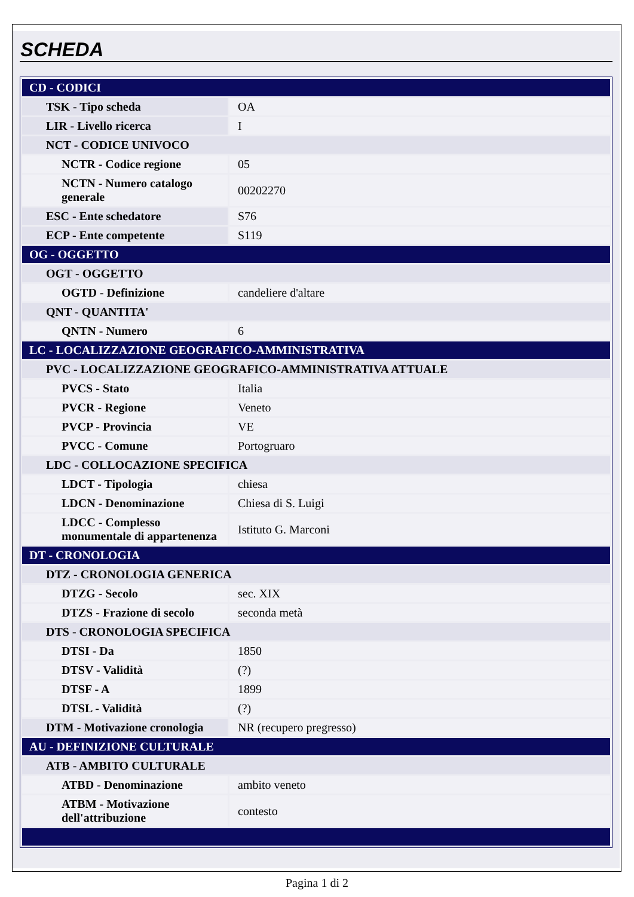SCHEDA
| CD - CODICI | |
| TSK - Tipo scheda | OA |
| LIR - Livello ricerca | I |
| NCT - CODICE UNIVOCO | |
| NCTR - Codice regione | 05 |
| NCTN - Numero catalogo generale | 00202270 |
| ESC - Ente schedatore | S76 |
| ECP - Ente competente | S119 |
| OG - OGGETTO | |
| OGT - OGGETTO | |
| OGTD - Definizione | candeliere d'altare |
| QNT - QUANTITA' | |
| QNTN - Numero | 6 |
| LC - LOCALIZZAZIONE GEOGRAFICO-AMMINISTRATIVA | |
| PVC - LOCALIZZAZIONE GEOGRAFICO-AMMINISTRATIVA ATTUALE | |
| PVCS - Stato | Italia |
| PVCR - Regione | Veneto |
| PVCP - Provincia | VE |
| PVCC - Comune | Portogruaro |
| LDC - COLLOCAZIONE SPECIFICA | |
| LDCT - Tipologia | chiesa |
| LDCN - Denominazione | Chiesa di S. Luigi |
| LDCC - Complesso monumentale di appartenenza | Istituto G. Marconi |
| DT - CRONOLOGIA | |
| DTZ - CRONOLOGIA GENERICA | |
| DTZG - Secolo | sec. XIX |
| DTZS - Frazione di secolo | seconda metà |
| DTS - CRONOLOGIA SPECIFICA | |
| DTSI - Da | 1850 |
| DTSV - Validità | (?) |
| DTSF - A | 1899 |
| DTSL - Validità | (?) |
| DTM - Motivazione cronologia | NR (recupero pregresso) |
| AU - DEFINIZIONE CULTURALE | |
| ATB - AMBITO CULTURALE | |
| ATBD - Denominazione | ambito veneto |
| ATBM - Motivazione dell'attribuzione | contesto |
Pagina 1 di 2